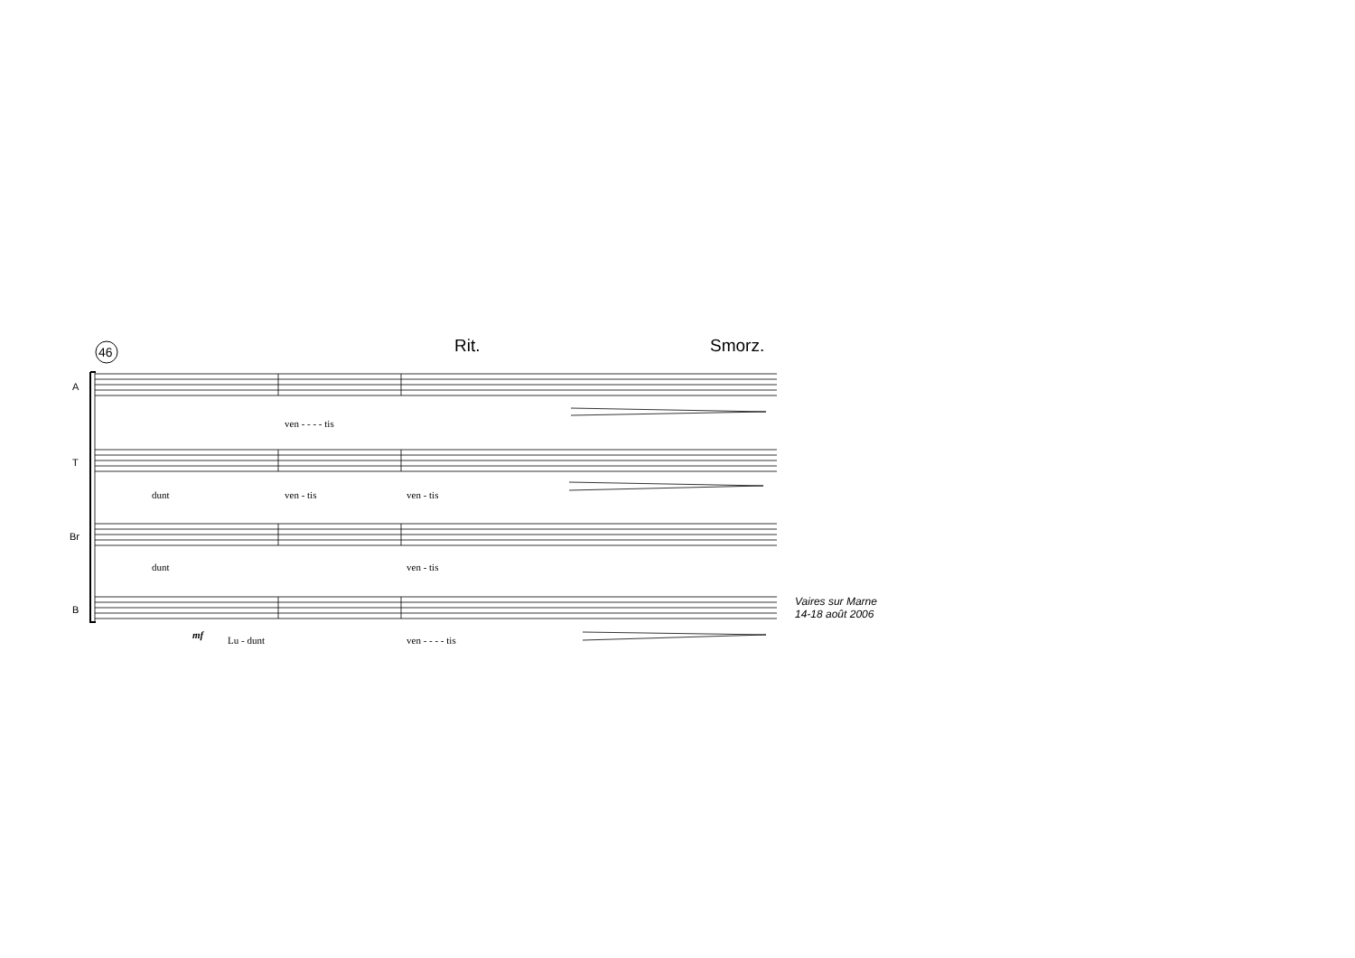46 Rit. Smorz.
A
ven - - - - tis
T
dunt ven - tis ven - tis
Br
dunt ven - tis
B
mf Lu - dunt ven - - - - tis
Vaires sur Marne
14-18 août 2006